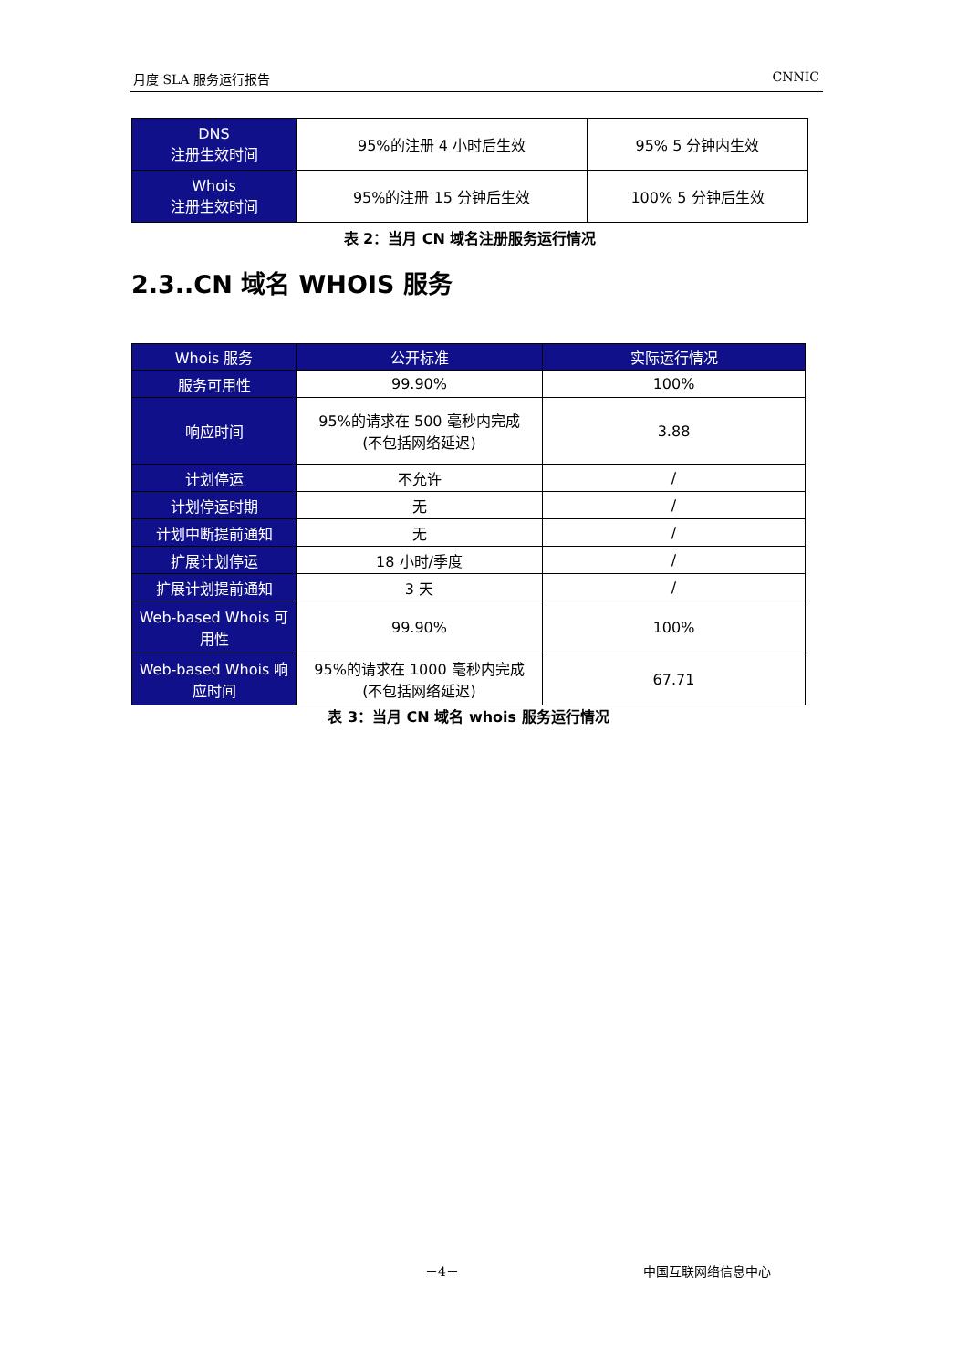月度 SLA 服务运行报告 CNNIC
| DNS 注册生效时间 | 95%的注册 4 小时后生效 | 95% 5 分钟内生效 |
| Whois 注册生效时间 | 95%的注册 15 分钟后生效 | 100% 5 分钟后生效 |
表 2：当月 CN 域名注册服务运行情况
2.3..CN 域名 WHOIS 服务
| Whois 服务 | 公开标准 | 实际运行情况 |
| --- | --- | --- |
| 服务可用性 | 99.90% | 100% |
| 响应时间 | 95%的请求在 500 毫秒内完成 (不包括网络延迟) | 3.88 |
| 计划停运 | 不允许 | / |
| 计划停运时期 | 无 | / |
| 计划中断提前通知 | 无 | / |
| 扩展计划停运 | 18 小时/季度 | / |
| 扩展计划提前通知 | 3 天 | / |
| Web-based Whois 可用性 | 99.90% | 100% |
| Web-based Whois 响应时间 | 95%的请求在 1000 毫秒内完成 (不包括网络延迟) | 67.71 |
表 3：当月 CN 域名 whois 服务运行情况
－4－ 中国互联网络信息中心